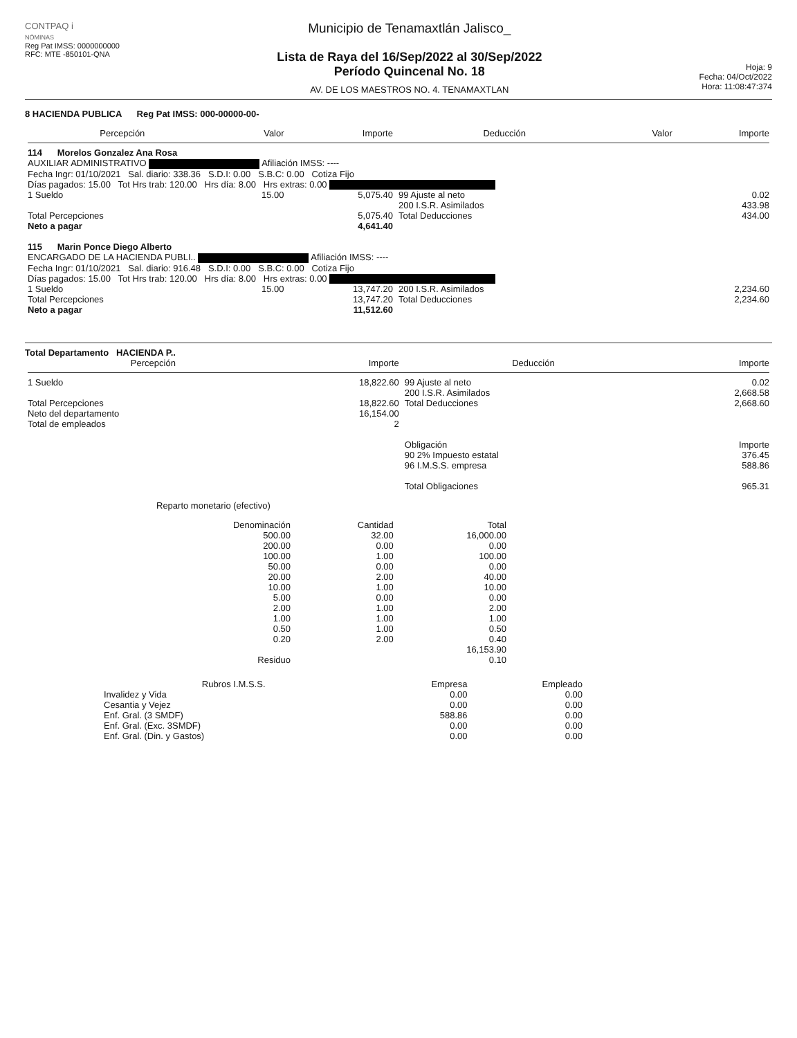CONTPAQ i
NÓMINAS
Reg Pat IMSS: 0000000000
RFC: MTE -850101-QNA
Municipio de Tenamaxtlán Jalisco_
Lista de Raya del 16/Sep/2022 al 30/Sep/2022
Período Quincenal No. 18
AV. DE LOS MAESTROS NO. 4. TENAMAXTLAN
Hoja: 9
Fecha: 04/Oct/2022
Hora: 11:08:47:374
8 HACIENDA PUBLICA Reg Pat IMSS: 000-00000-00-
| Percepción | Valor | Importe | Deducción | Valor | Importe |
| --- | --- | --- | --- | --- | --- |
| 114 Morelos Gonzalez Ana Rosa AUXILIAR ADMINISTRATIVO Afiliación IMSS: ---- Fecha Ingr: 01/10/2021 Sal. diario: 338.36 S.D.I: 0.00 S.B.C: 0.00 Cotiza Fijo Días pagados: 15.00 Tot Hrs trab: 120.00 Hrs día: 8.00 Hrs extras: 0.00 | | | | | |
| 1 Sueldo | 15.00 | 5,075.40 | 99 Ajuste al neto 200 I.S.R. Asimilados | | 0.02 433.98 |
| Total Percepciones Neto a pagar | | 5,075.40 4,641.40 | Total Deducciones | | 434.00 |
| 115 Marin Ponce Diego Alberto ENCARGADO DE LA HACIENDA PUBLI.. Afiliación IMSS: ---- Fecha Ingr: 01/10/2021 Sal. diario: 916.48 S.D.I: 0.00 S.B.C: 0.00 Cotiza Fijo Días pagados: 15.00 Tot Hrs trab: 120.00 Hrs día: 8.00 Hrs extras: 0.00 | | | | | |
| 1 Sueldo | 15.00 | 13,747.20 | 200 I.S.R. Asimilados | | 2,234.60 |
| Total Percepciones Neto a pagar | | 13,747.20 11,512.60 | Total Deducciones | | 2,234.60 |
Total Departamento HACIENDA P..
| Percepción | Importe | Deducción | Importe |
| --- | --- | --- | --- |
| 1 Sueldo | 18,822.60 | 99 Ajuste al neto 200 I.S.R. Asimilados | 0.02 2,668.58 |
| Total Percepciones Neto del departamento Total de empleados | 18,822.60 16,154.00 2 | Total Deducciones | 2,668.60 |
| | | Obligación | Importe |
| | | 90 2% Impuesto estatal 96 I.M.S.S. empresa Total Obligaciones | 376.45 588.86 965.31 |
Reparto monetario (efectivo)
| Denominación | Cantidad | Total |
| --- | --- | --- |
| 500.00 | 32.00 | 16,000.00 |
| 200.00 | 0.00 | 0.00 |
| 100.00 | 1.00 | 100.00 |
| 50.00 | 0.00 | 0.00 |
| 20.00 | 2.00 | 40.00 |
| 10.00 | 1.00 | 10.00 |
| 5.00 | 0.00 | 0.00 |
| 2.00 | 1.00 | 2.00 |
| 1.00 | 1.00 | 1.00 |
| 0.50 | 1.00 | 0.50 |
| 0.20 | 2.00 | 0.40 |
| | | 16,153.90 |
| Residuo | | 0.10 |
| Rubros I.M.S.S. | Empresa | Empleado |
| --- | --- | --- |
| Invalidez y Vida | 0.00 | 0.00 |
| Cesantia y Vejez | 0.00 | 0.00 |
| Enf. Gral. (3 SMDF) | 588.86 | 0.00 |
| Enf. Gral. (Exc. 3SMDF) | 0.00 | 0.00 |
| Enf. Gral. (Din. y Gastos) | 0.00 | 0.00 |